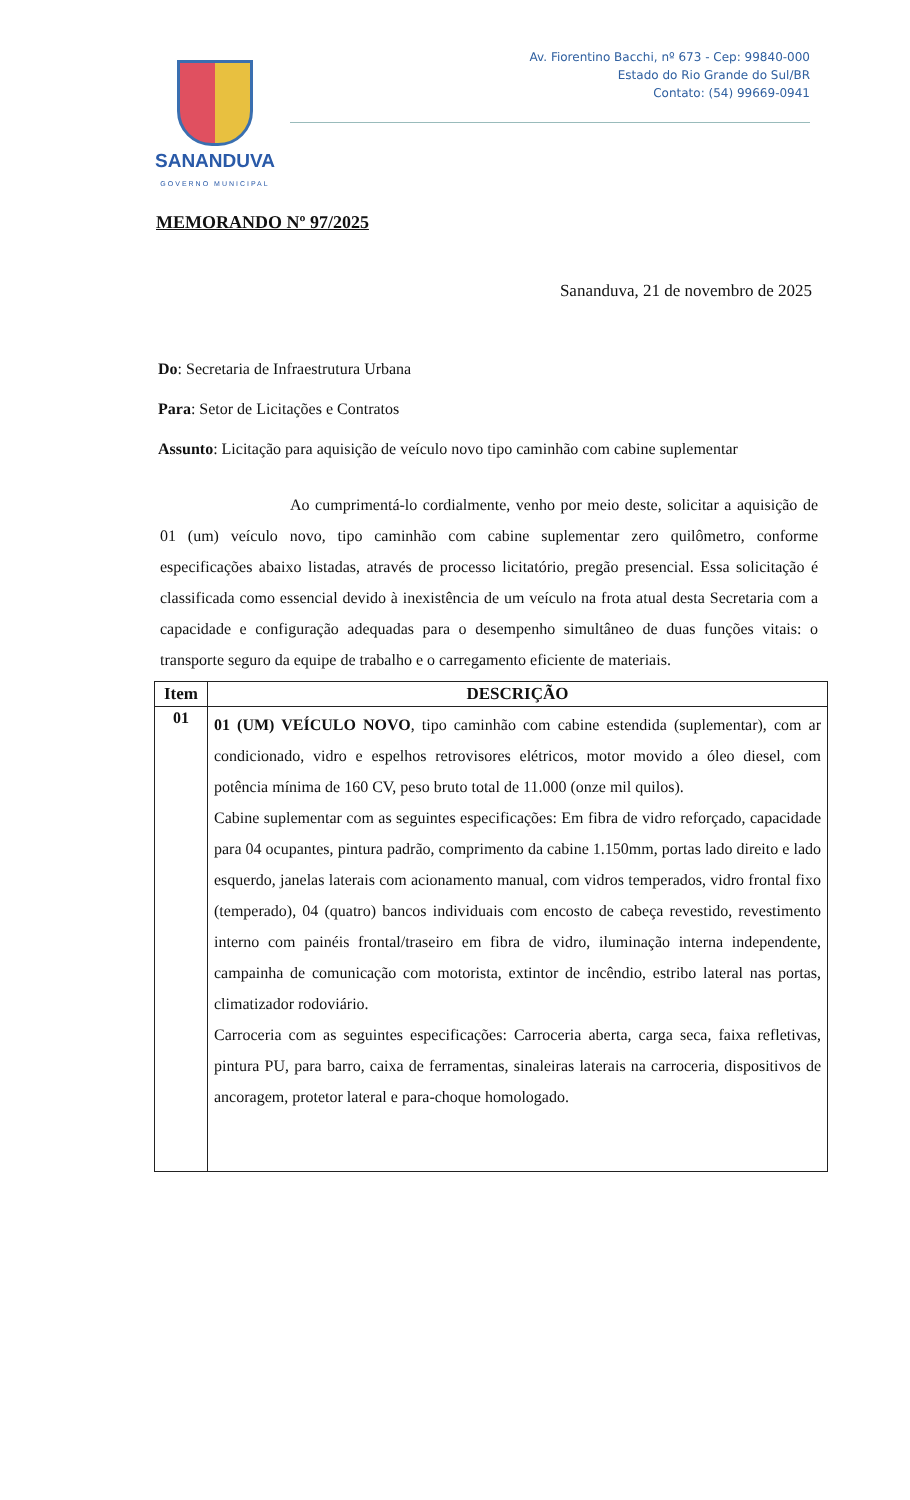SANANDUVA
GOVERNO MUNICIPAL
Av. Fiorentino Bacchi, nº 673 - Cep: 99840-000
Estado do Rio Grande do Sul/BR
Contato: (54) 99669-0941
MEMORANDO Nº 97/2025
Sananduva, 21 de novembro de 2025
Do: Secretaria de Infraestrutura Urbana
Para: Setor de Licitações e Contratos
Assunto: Licitação para aquisição de veículo novo tipo caminhão com cabine suplementar
Ao cumprimentá-lo cordialmente, venho por meio deste, solicitar a aquisição de 01 (um) veículo novo, tipo caminhão com cabine suplementar zero quilômetro, conforme especificações abaixo listadas, através de processo licitatório, pregão presencial. Essa solicitação é classificada como essencial devido à inexistência de um veículo na frota atual desta Secretaria com a capacidade e configuração adequadas para o desempenho simultâneo de duas funções vitais: o transporte seguro da equipe de trabalho e o carregamento eficiente de materiais.
| Item | DESCRIÇÃO |
| --- | --- |
| 01 | 01 (UM) VEÍCULO NOVO , tipo caminhão com cabine estendida (suplementar), com ar condicionado, vidro e espelhos retrovisores elétricos, motor movido a óleo diesel, com potência mínima de 160 CV, peso bruto total de 11.000 (onze mil quilos). Cabine suplementar com as seguintes especificações: Em fibra de vidro reforçado, capacidade para 04 ocupantes, pintura padrão, comprimento da cabine 1.150mm, portas lado direito e lado esquerdo, janelas laterais com acionamento manual, com vidros temperados, vidro frontal fixo (temperado), 04 (quatro) bancos individuais com encosto de cabeça revestido, revestimento interno com painéis frontal/traseiro em fibra de vidro, iluminação interna independente, campainha de comunicação com motorista, extintor de incêndio, estribo lateral nas portas, climatizador rodoviário. Carroceria com as seguintes especificações: Carroceria aberta, carga seca, faixa refletivas, pintura PU, para barro, caixa de ferramentas, sinaleiras laterais na carroceria, dispositivos de ancoragem, protetor lateral e para-choque homologado. |